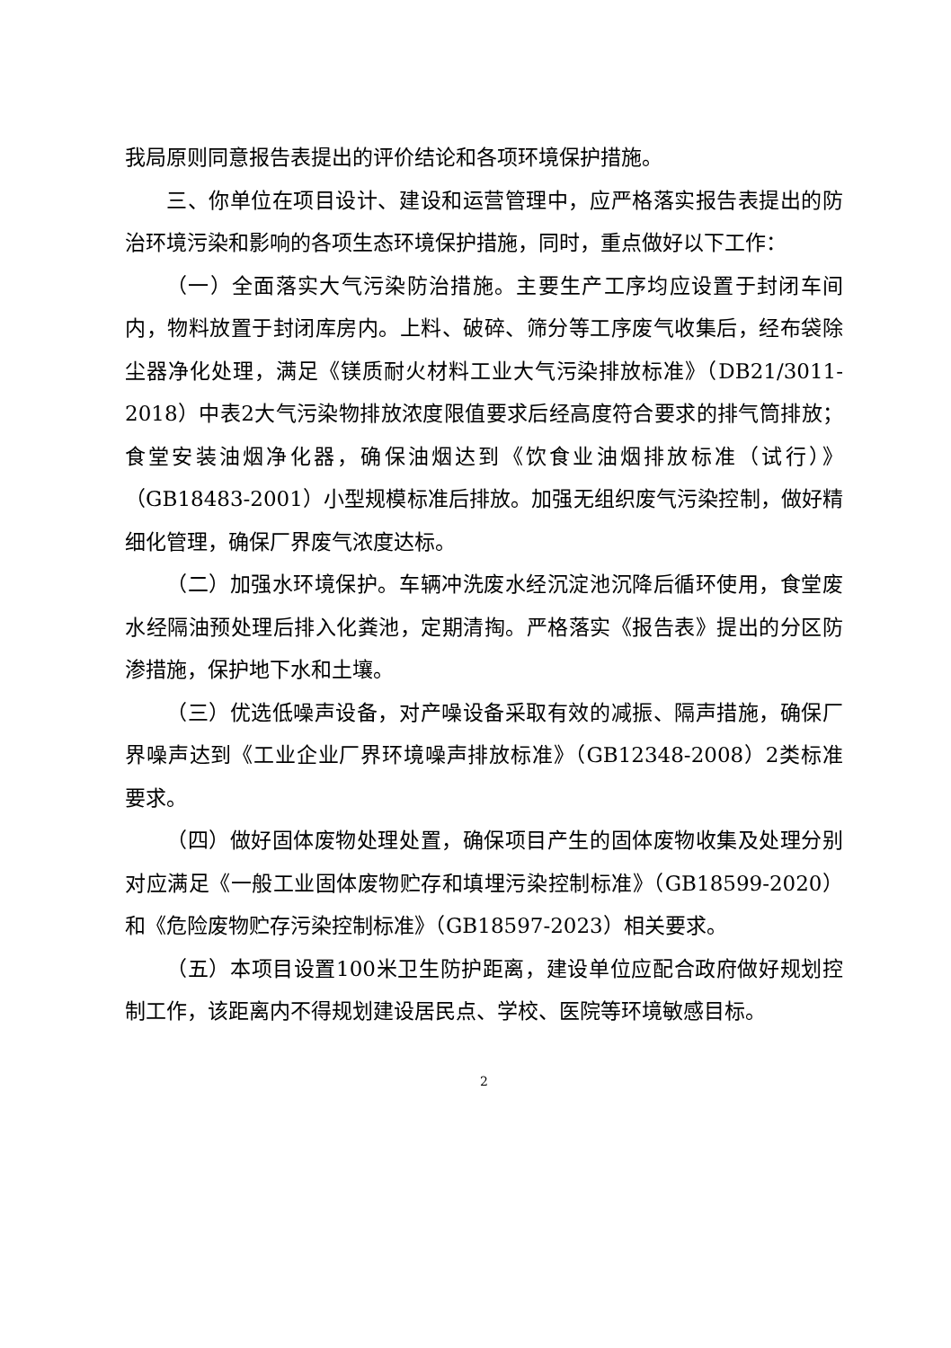我局原则同意报告表提出的评价结论和各项环境保护措施。
三、你单位在项目设计、建设和运营管理中，应严格落实报告表提出的防治环境污染和影响的各项生态环境保护措施，同时，重点做好以下工作：
（一）全面落实大气污染防治措施。主要生产工序均应设置于封闭车间内，物料放置于封闭库房内。上料、破碎、筛分等工序废气收集后，经布袋除尘器净化处理，满足《镁质耐火材料工业大气污染排放标准》（DB21/3011-2018）中表2大气污染物排放浓度限值要求后经高度符合要求的排气筒排放；食堂安装油烟净化器，确保油烟达到《饮食业油烟排放标准（试行）》（GB18483-2001）小型规模标准后排放。加强无组织废气污染控制，做好精细化管理，确保厂界废气浓度达标。
（二）加强水环境保护。车辆冲洗废水经沉淀池沉降后循环使用，食堂废水经隔油预处理后排入化粪池，定期清掏。严格落实《报告表》提出的分区防渗措施，保护地下水和土壤。
（三）优选低噪声设备，对产噪设备采取有效的减振、隔声措施，确保厂界噪声达到《工业企业厂界环境噪声排放标准》（GB12348-2008）2类标准要求。
（四）做好固体废物处理处置，确保项目产生的固体废物收集及处理分别对应满足《一般工业固体废物贮存和填埋污染控制标准》（GB18599-2020）和《危险废物贮存污染控制标准》（GB18597-2023）相关要求。
（五）本项目设置100米卫生防护距离，建设单位应配合政府做好规划控制工作，该距离内不得规划建设居民点、学校、医院等环境敏感目标。
2